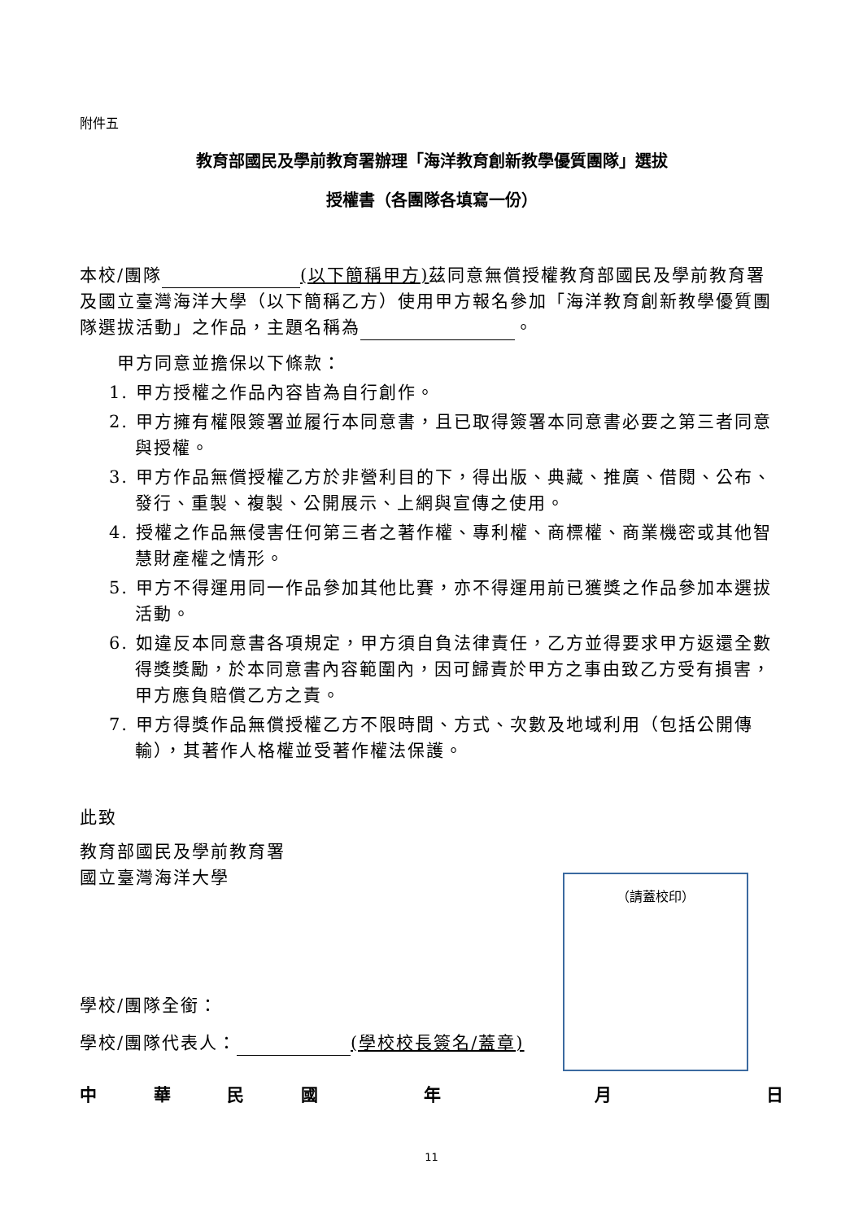附件五
教育部國民及學前教育署辦理「海洋教育創新教學優質團隊」選拔
授權書（各團隊各填寫一份）
本校/團隊 (以下簡稱甲方) 茲同意無償授權教育部國民及學前教育署及國立臺灣海洋大學（以下簡稱乙方）使用甲方報名參加「海洋教育創新教學優質團隊選拔活動」之作品，主題名稱為 。
甲方同意並擔保以下條款：
1. 甲方授權之作品內容皆為自行創作。
2. 甲方擁有權限簽署並履行本同意書，且已取得簽署本同意書必要之第三者同意與授權。
3. 甲方作品無償授權乙方於非營利目的下，得出版、典藏、推廣、借閱、公布、發行、重製、複製、公開展示、上網與宣傳之使用。
4. 授權之作品無侵害任何第三者之著作權、專利權、商標權、商業機密或其他智慧財產權之情形。
5. 甲方不得運用同一作品參加其他比賽，亦不得運用前已獲獎之作品參加本選拔活動。
6. 如違反本同意書各項規定，甲方須自負法律責任，乙方並得要求甲方返還全數得獎獎勵，於本同意書內容範圍內，因可歸責於甲方之事由致乙方受有損害，甲方應負賠償乙方之責。
7. 甲方得獎作品無償授權乙方不限時間、方式、次數及地域利用（包括公開傳輸），其著作人格權並受著作權法保護。
此致
教育部國民及學前教育署
國立臺灣海洋大學
學校/團隊全銜：
學校/團隊代表人： (學校校長簽名/蓋章)
（請蓋校印）
中華民國年月日
11